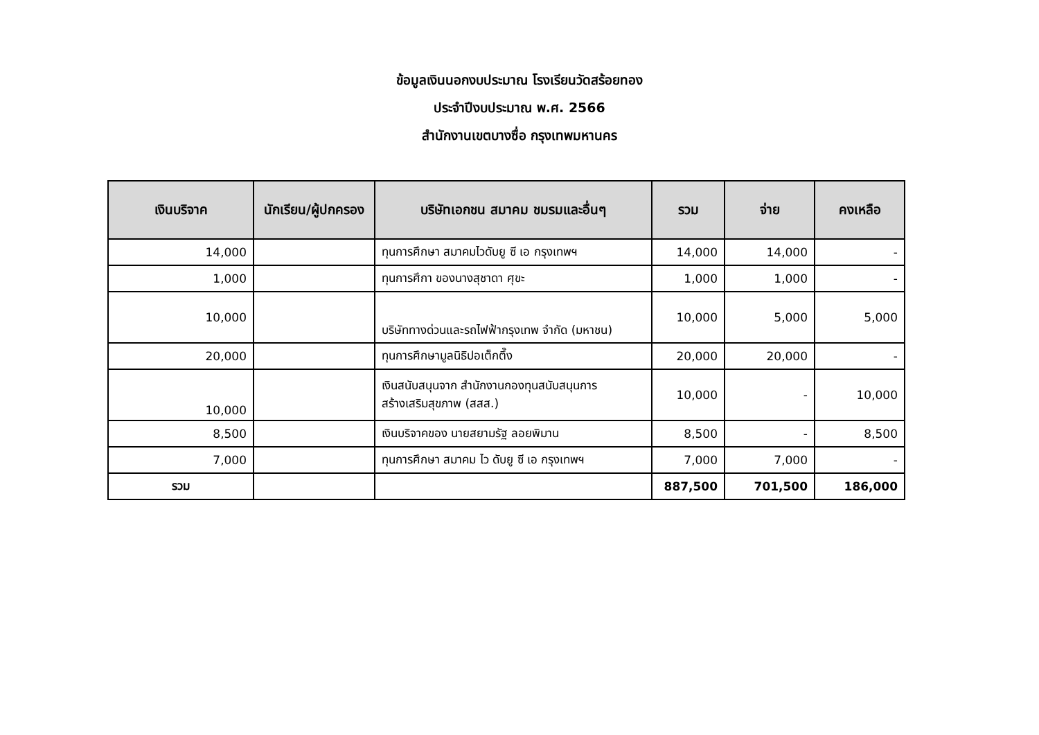ข้อมูลเงินนอกงบประมาณ โรงเรียนวัดสร้อยทอง
ประจำปีงบประมาณ พ.ศ. 2566
สำนักงานเขตบางซื่อ กรุงเทพมหานคร
| เงินบริจาค | นักเรียน/ผู้ปกครอง | บริษัทเอกชน สมาคม ชมรมและอื่นๆ | รวม | จ่าย | คงเหลือ |
| --- | --- | --- | --- | --- | --- |
| 14,000 | | ทุนการศึกษา สมาคมไวดับยู ซี เอ กรุงเทพฯ | 14,000 | 14,000 | - |
| 1,000 | | ทุนการศึกา ของนางสุชาดา ศุขะ | 1,000 | 1,000 | - |
| 10,000 | | บริษัททางด่วนและรถไฟฟ้ากรุงเทพ จำกัด (มหาชน) | 10,000 | 5,000 | 5,000 |
| 20,000 | | ทุนการศึกษามูลนิธิปอเต็กตึ๊ง | 20,000 | 20,000 | - |
| 10,000 | | เงินสนับสนุนจาก สำนักงานกองทุนสนับสนุนการ สร้างเสริมสุขภาพ (สสส.) | 10,000 | - | 10,000 |
| 8,500 | | เงินบริจาคของ นายสยามรัฐ ลอยพิมาน | 8,500 | - | 8,500 |
| 7,000 | | ทุนการศึกษา สมาคม ไว ดับยู ซี เอ กรุงเทพฯ | 7,000 | 7,000 | - |
| รวม | | | 887,500 | 701,500 | 186,000 |